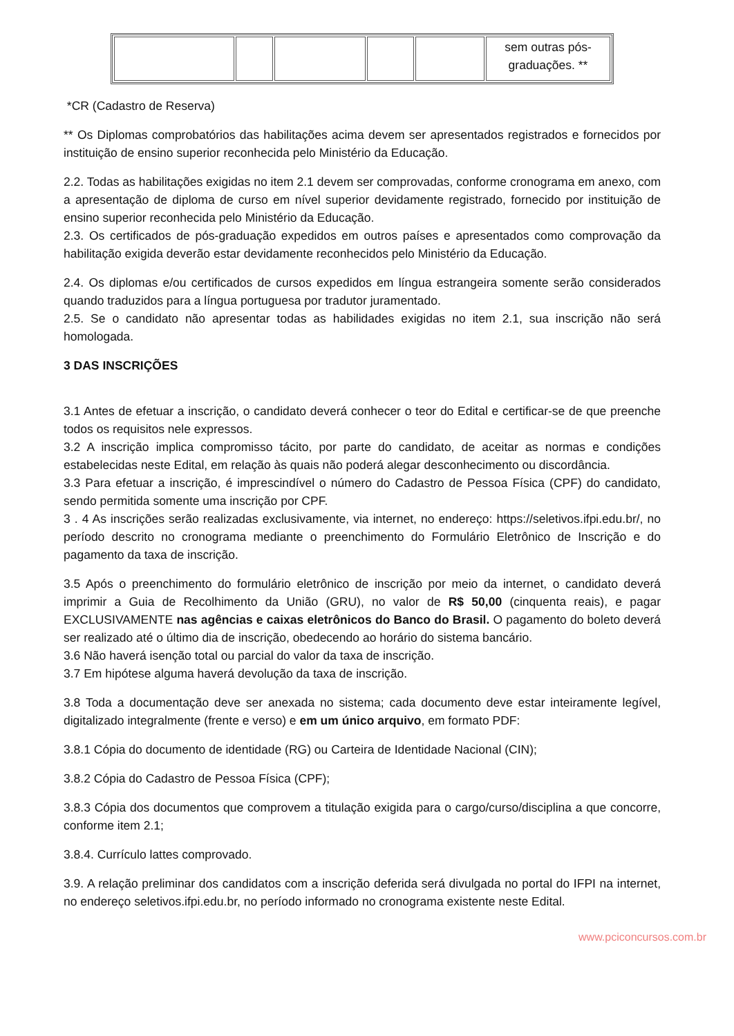| | | | | | sem outras pós- graduações. ** |
*CR (Cadastro de Reserva)
** Os Diplomas comprobatórios das habilitações acima devem ser apresentados registrados e fornecidos por instituição de ensino superior reconhecida pelo Ministério da Educação.
2.2. Todas as habilitações exigidas no item 2.1 devem ser comprovadas, conforme cronograma em anexo, com a apresentação de diploma de curso em nível superior devidamente registrado, fornecido por instituição de ensino superior reconhecida pelo Ministério da Educação.
2.3. Os certificados de pós-graduação expedidos em outros países e apresentados como comprovação da habilitação exigida deverão estar devidamente reconhecidos pelo Ministério da Educação.
2.4. Os diplomas e/ou certificados de cursos expedidos em língua estrangeira somente serão considerados quando traduzidos para a língua portuguesa por tradutor juramentado.
2.5. Se o candidato não apresentar todas as habilidades exigidas no item 2.1, sua inscrição não será homologada.
3 DAS INSCRIÇÕES
3.1 Antes de efetuar a inscrição, o candidato deverá conhecer o teor do Edital e certificar-se de que preenche todos os requisitos nele expressos.
3.2 A inscrição implica compromisso tácito, por parte do candidato, de aceitar as normas e condições estabelecidas neste Edital, em relação às quais não poderá alegar desconhecimento ou discordância.
3.3 Para efetuar a inscrição, é imprescindível o número do Cadastro de Pessoa Física (CPF) do candidato, sendo permitida somente uma inscrição por CPF.
3 . 4 As inscrições serão realizadas exclusivamente, via internet, no endereço: https://seletivos.ifpi.edu.br/, no período descrito no cronograma mediante o preenchimento do Formulário Eletrônico de Inscrição e do pagamento da taxa de inscrição.
3.5 Após o preenchimento do formulário eletrônico de inscrição por meio da internet, o candidato deverá imprimir a Guia de Recolhimento da União (GRU), no valor de R$ 50,00 (cinquenta reais), e pagar EXCLUSIVAMENTE nas agências e caixas eletrônicos do Banco do Brasil. O pagamento do boleto deverá ser realizado até o último dia de inscrição, obedecendo ao horário do sistema bancário.
3.6 Não haverá isenção total ou parcial do valor da taxa de inscrição.
3.7 Em hipótese alguma haverá devolução da taxa de inscrição.
3.8 Toda a documentação deve ser anexada no sistema; cada documento deve estar inteiramente legível, digitalizado integralmente (frente e verso) e em um único arquivo, em formato PDF:
3.8.1 Cópia do documento de identidade (RG) ou Carteira de Identidade Nacional (CIN);
3.8.2 Cópia do Cadastro de Pessoa Física (CPF);
3.8.3 Cópia dos documentos que comprovem a titulação exigida para o cargo/curso/disciplina a que concorre, conforme item 2.1;
3.8.4. Currículo lattes comprovado.
3.9. A relação preliminar dos candidatos com a inscrição deferida será divulgada no portal do IFPI na internet, no endereço seletivos.ifpi.edu.br, no período informado no cronograma existente neste Edital.
www.pciconcursos.com.br